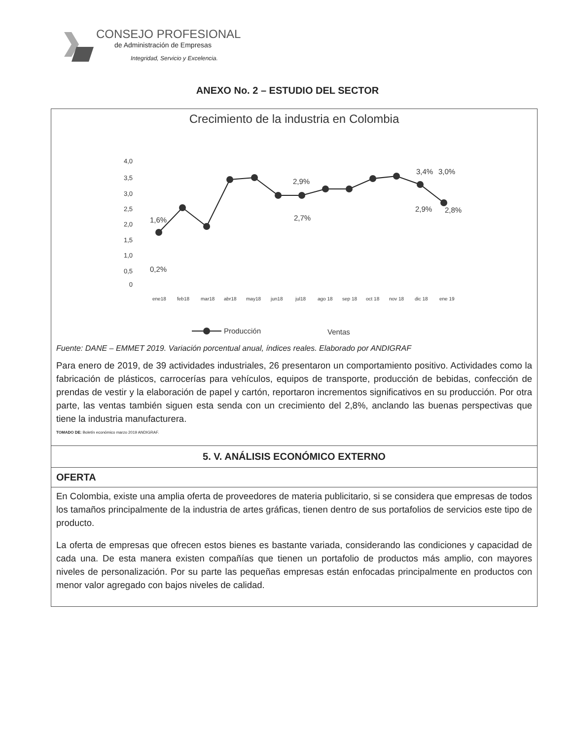CONSEJO PROFESIONAL
de Administración de Empresas
Integridad, Servicio y Excelencia.
ANEXO No. 2 – ESTUDIO DEL SECTOR
Crecimiento de la industria en Colombia
4,0
3,5
3,0
2,5
2,0
1,5
1,0
0,5
0
1,6%
0,2%
2,9%
2,7%
3,4%
3,0%
2,9%
2,8%
ene18
feb18
mar18
abr18
may18
jun18
jul18
ago 18
sep 18
oct 18
nov 18
dic 18
ene 19
Producción
Ventas
Fuente: DANE – EMMET 2019. Variación porcentual anual, índices reales. Elaborado por ANDIGRAF
Para enero de 2019, de 39 actividades industriales, 26 presentaron un comportamiento positivo. Actividades como la fabricación de plásticos, carrocerías para vehículos, equipos de transporte, producción de bebidas, confección de prendas de vestir y la elaboración de papel y cartón, reportaron incrementos significativos en su producción. Por otra parte, las ventas también siguen esta senda con un crecimiento del 2,8%, anclando las buenas perspectivas que tiene la industria manufacturera.
TOMADO DE: Boletín económico marzo 2019 ANDIGRAF.
5. V. ANÁLISIS ECONÓMICO EXTERNO
OFERTA
En Colombia, existe una amplia oferta de proveedores de materia publicitario, si se considera que empresas de todos los tamaños principalmente de la industria de artes gráficas, tienen dentro de sus portafolios de servicios este tipo de producto.
La oferta de empresas que ofrecen estos bienes es bastante variada, considerando las condiciones y capacidad de cada una. De esta manera existen compañías que tienen un portafolio de productos más amplio, con mayores niveles de personalización. Por su parte las pequeñas empresas están enfocadas principalmente en productos con menor valor agregado con bajos niveles de calidad.